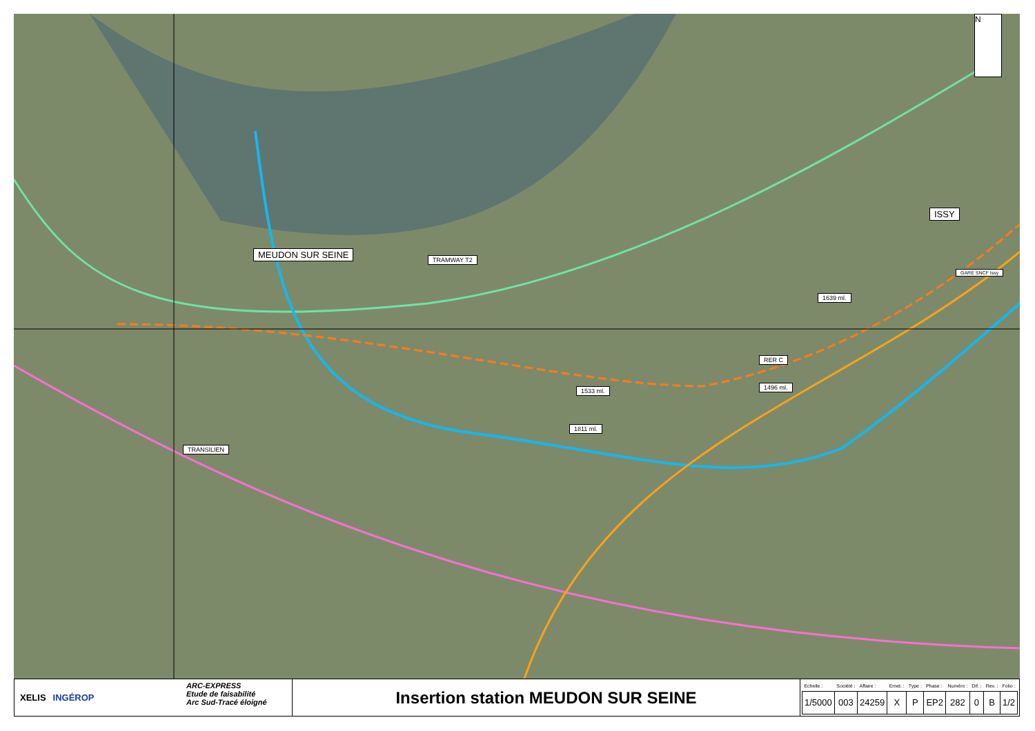MEUDON SUR SEINE
ISSY
TRAMWAY T2
1533 ml.
1811 ml.
1496 ml.
1639 ml.
TRANSILIEN
RER C
GARE SNCF Issy
N
XELIS INGÉROP
ARC-EXPRESS
Etude de faisabilité
Arc Sud-Tracé éloigné
Insertion station MEUDON SUR SEINE
| Echelle : | Société : | Affaire : | Emet. : | Type : | Phase : | Numéro : | Dif. : | Rev. : | Folio : |
| --- | --- | --- | --- | --- | --- | --- | --- | --- | --- |
| 1/5000 | 003 | 24259 | X | P | EP2 | 282 | 0 | B | 1/2 |